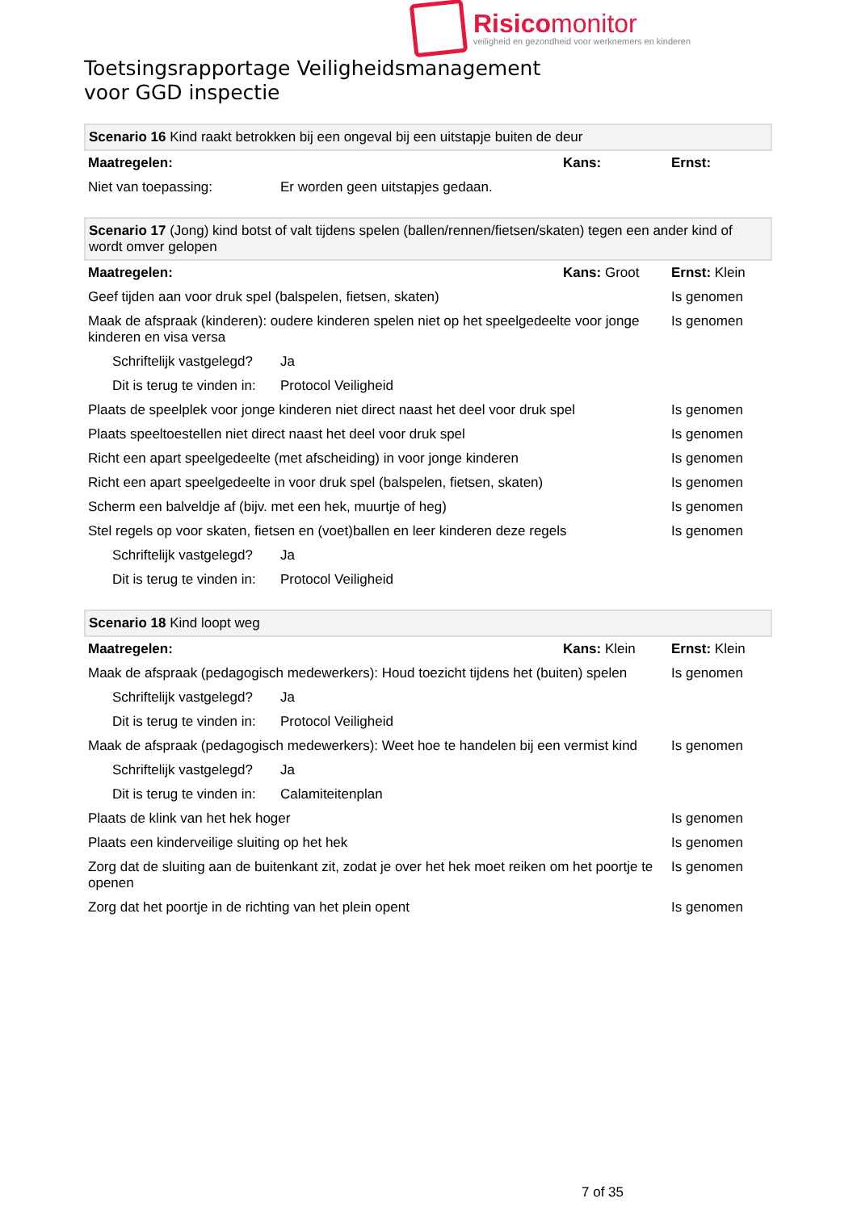Risicomonitor
veiligheid en gezondheid voor werknemers en kinderen
Toetsingsrapportage Veiligheidsmanagement
voor GGD inspectie
| Scenario 16 Kind raakt betrokken bij een ongeval bij een uitstapje buiten de deur | | | |
| Maatregelen: | | Kans: | Ernst: |
| Niet van toepassing: | Er worden geen uitstapjes gedaan. | | |
| Scenario 17 (Jong) kind botst of valt tijdens spelen (ballen/rennen/fietsen/skaten) tegen een ander kind of wordt omver gelopen | | | |
| Maatregelen: | | Kans: Groot | Ernst: Klein |
| Geef tijden aan voor druk spel (balspelen, fietsen, skaten) | | | Is genomen |
| Maak de afspraak (kinderen): oudere kinderen spelen niet op het speelgedeelte voor jonge kinderen en visa versa | | | Is genomen |
| Schriftelijk vastgelegd? | Ja | | |
| Dit is terug te vinden in: | Protocol Veiligheid | | |
| Plaats de speelplek voor jonge kinderen niet direct naast het deel voor druk spel | | | Is genomen |
| Plaats speeltoestellen niet direct naast het deel voor druk spel | | | Is genomen |
| Richt een apart speelgedeelte (met afscheiding) in voor jonge kinderen | | | Is genomen |
| Richt een apart speelgedeelte in voor druk spel (balspelen, fietsen, skaten) | | | Is genomen |
| Scherm een balveldje af (bijv. met een hek, muurtje of heg) | | | Is genomen |
| Stel regels op voor skaten, fietsen en (voet)ballen en leer kinderen deze regels | | | Is genomen |
| Schriftelijk vastgelegd? | Ja | | |
| Dit is terug te vinden in: | Protocol Veiligheid | | |
| Scenario 18 Kind loopt weg | | | |
| Maatregelen: | | Kans: Klein | Ernst: Klein |
| Maak de afspraak (pedagogisch medewerkers): Houd toezicht tijdens het (buiten) spelen | | | Is genomen |
| Schriftelijk vastgelegd? | Ja | | |
| Dit is terug te vinden in: | Protocol Veiligheid | | |
| Maak de afspraak (pedagogisch medewerkers): Weet hoe te handelen bij een vermist kind | | | Is genomen |
| Schriftelijk vastgelegd? | Ja | | |
| Dit is terug te vinden in: | Calamiteitenplan | | |
| Plaats de klink van het hek hoger | | | Is genomen |
| Plaats een kinderveilige sluiting op het hek | | | Is genomen |
| Zorg dat de sluiting aan de buitenkant zit, zodat je over het hek moet reiken om het poortje te openen | | | Is genomen |
| Zorg dat het poortje in de richting van het plein opent | | | Is genomen |
7 of 35